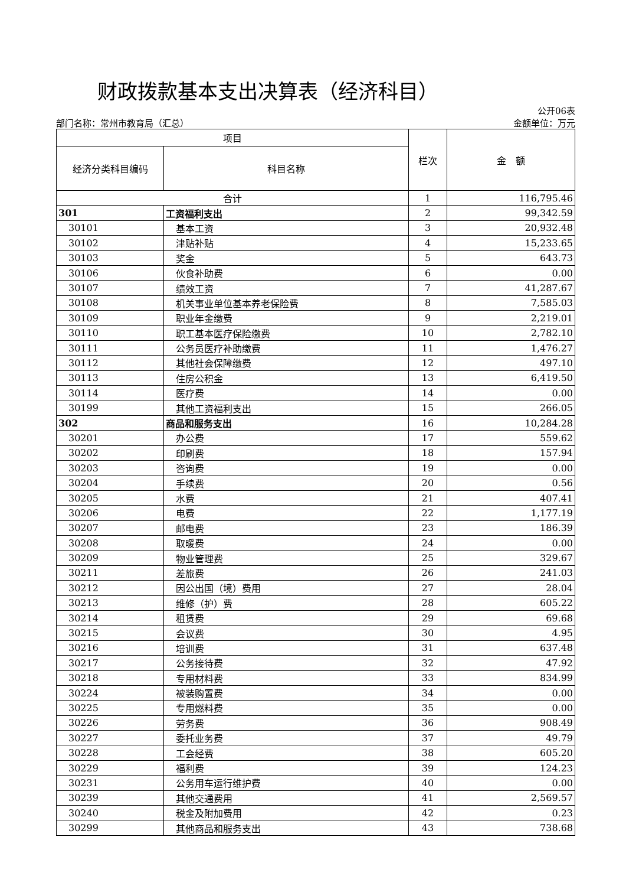财政拨款基本支出决算表（经济科目）
公开06表
部门名称：常州市教育局（汇总） 金额单位：万元
| 项目 | | 栏次 | 金 额 |
| --- | --- | --- | --- |
| 经济分类科目编码 | 科目名称 | | |
| 合计 | | 1 | 116,795.46 |
| 301 | 工资福利支出 | 2 | 99,342.59 |
| 30101 | 基本工资 | 3 | 20,932.48 |
| 30102 | 津贴补贴 | 4 | 15,233.65 |
| 30103 | 奖金 | 5 | 643.73 |
| 30106 | 伙食补助费 | 6 | 0.00 |
| 30107 | 绩效工资 | 7 | 41,287.67 |
| 30108 | 机关事业单位基本养老保险费 | 8 | 7,585.03 |
| 30109 | 职业年金缴费 | 9 | 2,219.01 |
| 30110 | 职工基本医疗保险缴费 | 10 | 2,782.10 |
| 30111 | 公务员医疗补助缴费 | 11 | 1,476.27 |
| 30112 | 其他社会保障缴费 | 12 | 497.10 |
| 30113 | 住房公积金 | 13 | 6,419.50 |
| 30114 | 医疗费 | 14 | 0.00 |
| 30199 | 其他工资福利支出 | 15 | 266.05 |
| 302 | 商品和服务支出 | 16 | 10,284.28 |
| 30201 | 办公费 | 17 | 559.62 |
| 30202 | 印刷费 | 18 | 157.94 |
| 30203 | 咨询费 | 19 | 0.00 |
| 30204 | 手续费 | 20 | 0.56 |
| 30205 | 水费 | 21 | 407.41 |
| 30206 | 电费 | 22 | 1,177.19 |
| 30207 | 邮电费 | 23 | 186.39 |
| 30208 | 取暖费 | 24 | 0.00 |
| 30209 | 物业管理费 | 25 | 329.67 |
| 30211 | 差旅费 | 26 | 241.03 |
| 30212 | 因公出国（境）费用 | 27 | 28.04 |
| 30213 | 维修（护）费 | 28 | 605.22 |
| 30214 | 租赁费 | 29 | 69.68 |
| 30215 | 会议费 | 30 | 4.95 |
| 30216 | 培训费 | 31 | 637.48 |
| 30217 | 公务接待费 | 32 | 47.92 |
| 30218 | 专用材料费 | 33 | 834.99 |
| 30224 | 被装购置费 | 34 | 0.00 |
| 30225 | 专用燃料费 | 35 | 0.00 |
| 30226 | 劳务费 | 36 | 908.49 |
| 30227 | 委托业务费 | 37 | 49.79 |
| 30228 | 工会经费 | 38 | 605.20 |
| 30229 | 福利费 | 39 | 124.23 |
| 30231 | 公务用车运行维护费 | 40 | 0.00 |
| 30239 | 其他交通费用 | 41 | 2,569.57 |
| 30240 | 税金及附加费用 | 42 | 0.23 |
| 30299 | 其他商品和服务支出 | 43 | 738.68 |